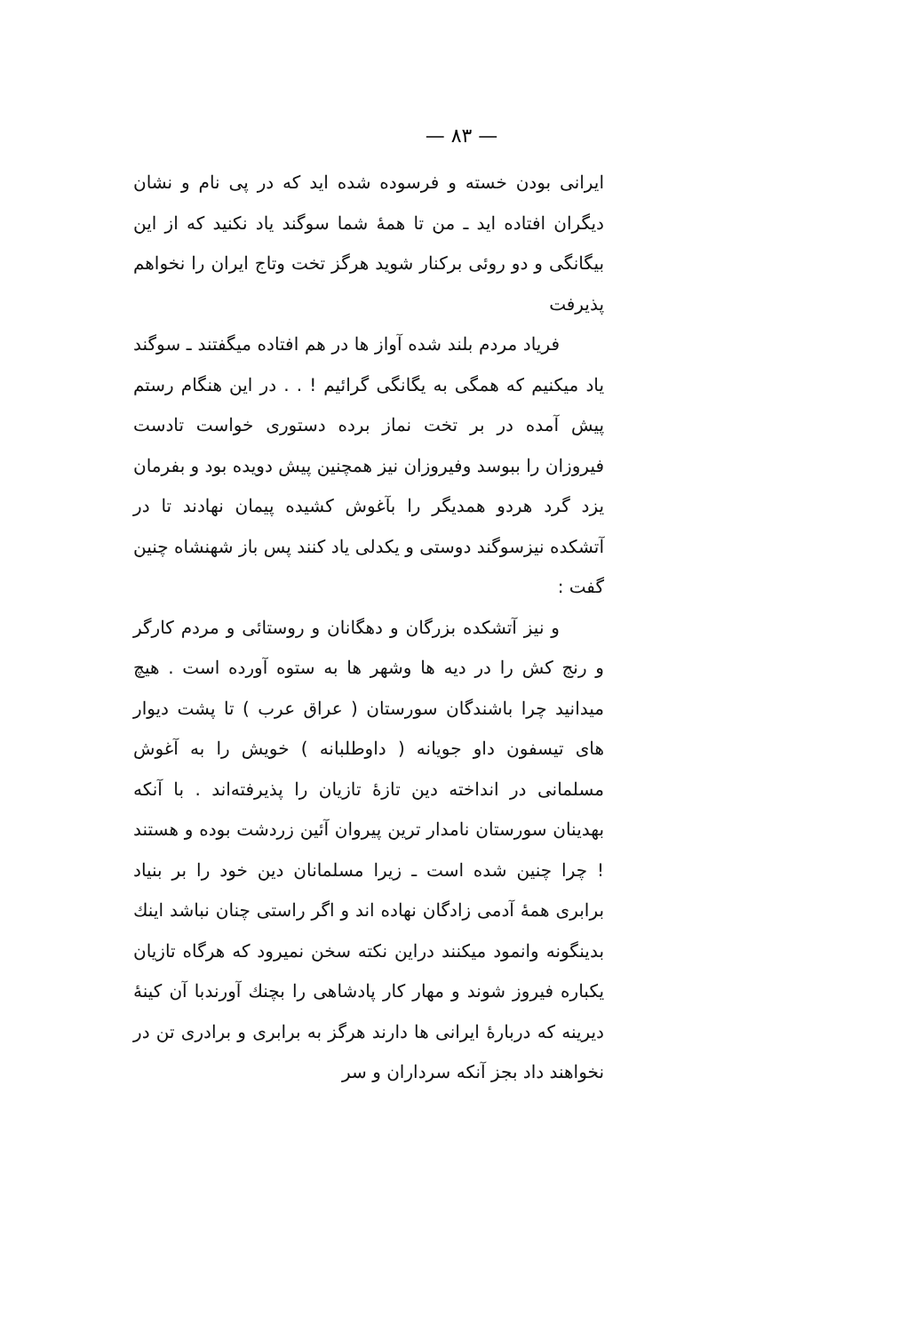— ۸۳ —
ایرانی بودن خسته و فرسوده شده اید که در پی نام و نشان دیگران افتاده اید ـ من تا همهٔ شما سوگند یاد نکنید که از این بیگانگی و دو روئی برکنار شوید هرگز تخت وتاج ایران را نخواهم پذیرفت
فریاد مردم بلند شده آواز ها در هم افتاده میگفتند ـ سوگند یاد میکنیم که همگی به یگانگی گرائیم ! . . در این هنگام رستم پیش آمده در بر تخت نماز برده دستوری خواست تادست فیروزان را ببوسد وفیروزان نیز همچنین پیش دویده بود و بفرمان یزد گرد هردو همدیگر را بآغوش کشیده پیمان نهادند تا در آتشکده نیزسوگند دوستی و یکدلی یاد کنند پس باز شهنشاه چنین گفت :
و نیز آتشکده بزرگان و دهگانان و روستائی و مردم کارگر و رنج کش را در دیه ها وشهر ها به ستوه آورده است . هیچ میدانید چرا باشندگان سورستان ( عراق عرب ) تا پشت دیوار های تیسفون داو جویانه ( داوطلبانه ) خویش را به آغوش مسلمانی در انداخته دین تازهٔ تازیان را پذیرفته‌اند . با آنکه بهدینان سورستان نامدار ترین پیروان آئین زردشت بوده و هستند ! چرا چنین شده است ـ زیرا مسلمانان دین خود را بر بنیاد برابری همهٔ آدمی زادگان نهاده اند و اگر راستی چنان نباشد اینك بدینگونه وانمود میکنند دراین نکته سخن نمیرود که هرگاه تازیان یکباره فیروز شوند و مهار کار پادشاهی را بچنك آورندبا آن کینهٔ دیرینه که دربارهٔ ایرانی ها دارند هرگز به برابری و برادری تن در نخواهند داد بجز آنکه سرداران و سر